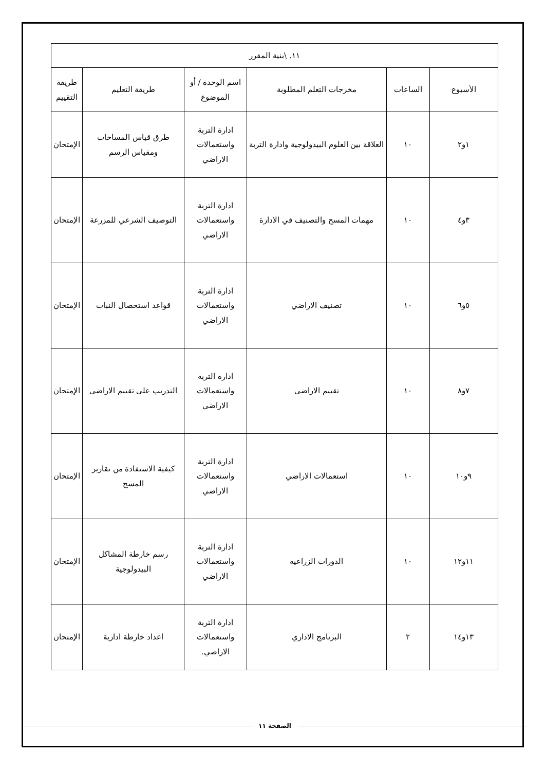| ١١. \بنية المقرر | | | | | |
| الأسبوع | الساعات | مخرجات التعلم المطلوبة | اسم الوحدة / أو الموضوع | طريقة التعليم | طريقة التقييم |
| ١و٢ | ١٠ | العلاقة بين العلوم البيدولوجية وادارة التربة | ادارة التربة واستعمالات الاراضي | طرق قياس المساحات ومقياس الرسم | الإمتحان |
| ٣و٤ | ١٠ | مهمات المسح والتصنيف في الادارة | ادارة التربة واستعمالات الاراضي | التوصيف الشرعي للمزرعة | الإمتحان |
| ٥و٦ | ١٠ | تصنيف الاراضي | ادارة التربة واستعمالات الاراضي | قواعد استحصال النبات | الإمتحان |
| ٧و٨ | ١٠ | تقييم الاراضي | ادارة التربة واستعمالات الاراضي | التدريب على تقييم الاراضي | الإمتحان |
| ٩و١٠ | ١٠ | استعمالات الاراضي | ادارة التربة واستعمالات الاراضي | كيفية الاستفادة من تقارير المسح | الإمتحان |
| ١١و١٢ | ١٠ | الدورات الزراعية | ادارة التربة واستعمالات الاراضي | رسم خارطة المشاكل البيدولوجية | الإمتحان |
| ١٣و١٤ | ٢ | البرنامج الاداري | ادارة التربة واستعمالات الاراضي. | اعداد خارطة ادارية | الإمتحان |
الصفحة ١١